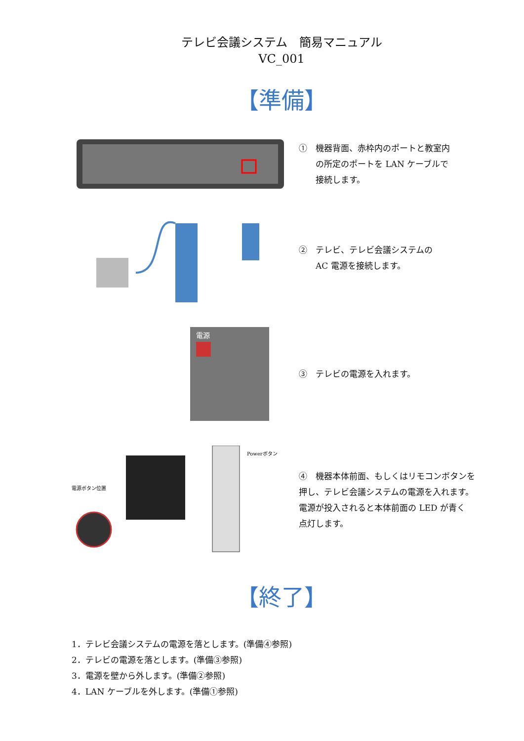テレビ会議システム　簡易マニュアル
VC_001
【準備】
①　機器背面、赤枠内のポートと教室内
　　の所定のポートを LAN ケーブルで
　　接続します。
②　テレビ、テレビ会議システムの
　　AC 電源を接続します。
電源
③　テレビの電源を入れます。
電源ボタン位置
Powerボタン
④　機器本体前面、もしくはリモコンボタンを
押し、テレビ会議システムの電源を入れます。
電源が投入されると本体前面の LED が青く
点灯します。
【終了】
1．テレビ会議システムの電源を落とします。(準備④参照)
2．テレビの電源を落とします。(準備③参照)
3．電源を壁から外します。(準備②参照)
4．LAN ケーブルを外します。(準備①参照)